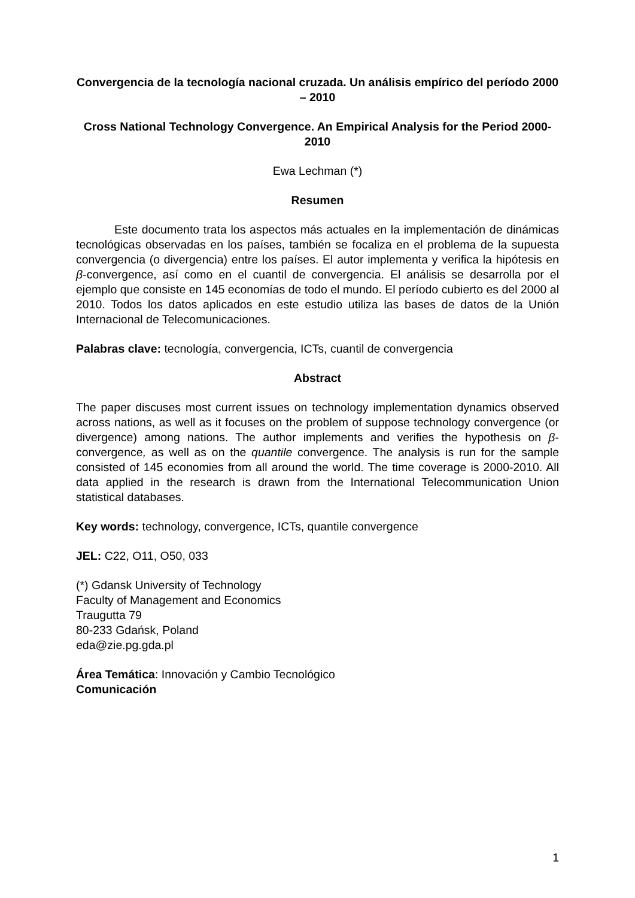Convergencia de la tecnología nacional cruzada. Un análisis empírico del período 2000 – 2010
Cross National Technology Convergence. An Empirical Analysis for the Period 2000-2010
Ewa Lechman (*)
Resumen
Este documento trata los aspectos más actuales en la implementación de dinámicas tecnológicas observadas en los países, también se focaliza en el problema de la supuesta convergencia (o divergencia) entre los países. El autor implementa y verifica la hipótesis en β-convergence, así como en el cuantil de convergencia. El análisis se desarrolla por el ejemplo que consiste en 145 economías de todo el mundo. El período cubierto es del 2000 al 2010. Todos los datos aplicados en este estudio utiliza las bases de datos de la Unión Internacional de Telecomunicaciones.
Palabras clave: tecnología, convergencia, ICTs, cuantil de convergencia
Abstract
The paper discuses most current issues on technology implementation dynamics observed across nations, as well as it focuses on the problem of suppose technology convergence (or divergence) among nations. The author implements and verifies the hypothesis on β-convergence, as well as on the quantile convergence. The analysis is run for the sample consisted of 145 economies from all around the world. The time coverage is 2000-2010. All data applied in the research is drawn from the International Telecommunication Union statistical databases.
Key words: technology, convergence, ICTs, quantile convergence
JEL: C22, O11, O50, 033
(*) Gdansk University of Technology
Faculty of Management and Economics
Traugutta 79
80-233 Gdańsk, Poland
eda@zie.pg.gda.pl
Área Temática: Innovación y Cambio Tecnológico
Comunicación
1